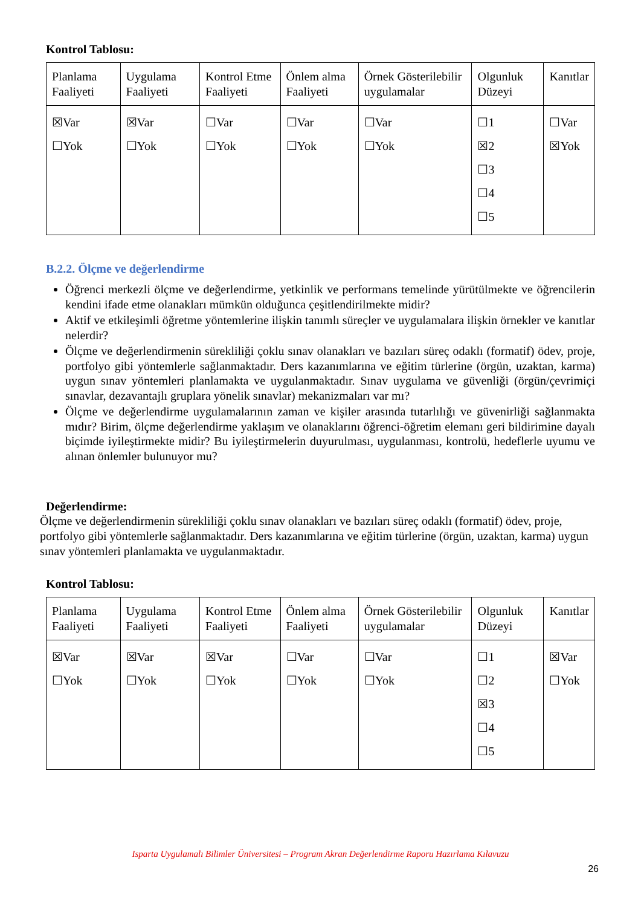Kontrol Tablosu:
| Planlama Faaliyeti | Uygulama Faaliyeti | Kontrol Etme Faaliyeti | Önlem alma Faaliyeti | Örnek Gösterilebilir uygulamalar | Olgunluk Düzeyi | Kanıtlar |
| ☒Var ☐Yok | ☒Var ☐Yok | ☐Var ☐Yok | ☐Var ☐Yok | ☐Var ☐Yok | ☐1 ☒2 ☐3 ☐4 ☐5 | ☐Var ☒Yok |
B.2.2. Ölçme ve değerlendirme
Öğrenci merkezli ölçme ve değerlendirme, yetkinlik ve performans temelinde yürütülmekte ve öğrencilerin kendini ifade etme olanakları mümkün olduğunca çeşitlendirilmekte midir?
Aktif ve etkileşimli öğretme yöntemlerine ilişkin tanımlı süreçler ve uygulamalara ilişkin örnekler ve kanıtlar nelerdir?
Ölçme ve değerlendirmenin sürekliliği çoklu sınav olanakları ve bazıları süreç odaklı (formatif) ödev, proje, portfolyo gibi yöntemlerle sağlanmaktadır. Ders kazanımlarına ve eğitim türlerine (örgün, uzaktan, karma) uygun sınav yöntemleri planlamakta ve uygulanmaktadır. Sınav uygulama ve güvenliği (örgün/çevrimiçi sınavlar, dezavantajlı gruplara yönelik sınavlar) mekanizmaları var mı?
Ölçme ve değerlendirme uygulamalarının zaman ve kişiler arasında tutarlılığı ve güvenirliği sağlanmakta mıdır? Birim, ölçme değerlendirme yaklaşım ve olanaklarını öğrenci-öğretim elemanı geri bildirimine dayalı biçimde iyileştirmekte midir? Bu iyileştirmelerin duyurulması, uygulanması, kontrolü, hedeflerle uyumu ve alınan önlemler bulunuyor mu?
Değerlendirme:
Ölçme ve değerlendirmenin sürekliliği çoklu sınav olanakları ve bazıları süreç odaklı (formatif) ödev, proje, portfolyo gibi yöntemlerle sağlanmaktadır. Ders kazanımlarına ve eğitim türlerine (örgün, uzaktan, karma) uygun sınav yöntemleri planlamakta ve uygulanmaktadır.
Kontrol Tablosu:
| Planlama Faaliyeti | Uygulama Faaliyeti | Kontrol Etme Faaliyeti | Önlem alma Faaliyeti | Örnek Gösterilebilir uygulamalar | Olgunluk Düzeyi | Kanıtlar |
| ☒Var ☐Yok | ☒Var ☐Yok | ☒Var ☐Yok | ☐Var ☐Yok | ☐Var ☐Yok | ☐1 ☐2 ☒3 ☐4 ☐5 | ☒Var ☐Yok |
Isparta Uygulamalı Bilimler Üniversitesi – Program Akran Değerlendirme Raporu Hazırlama Kılavuzu
26